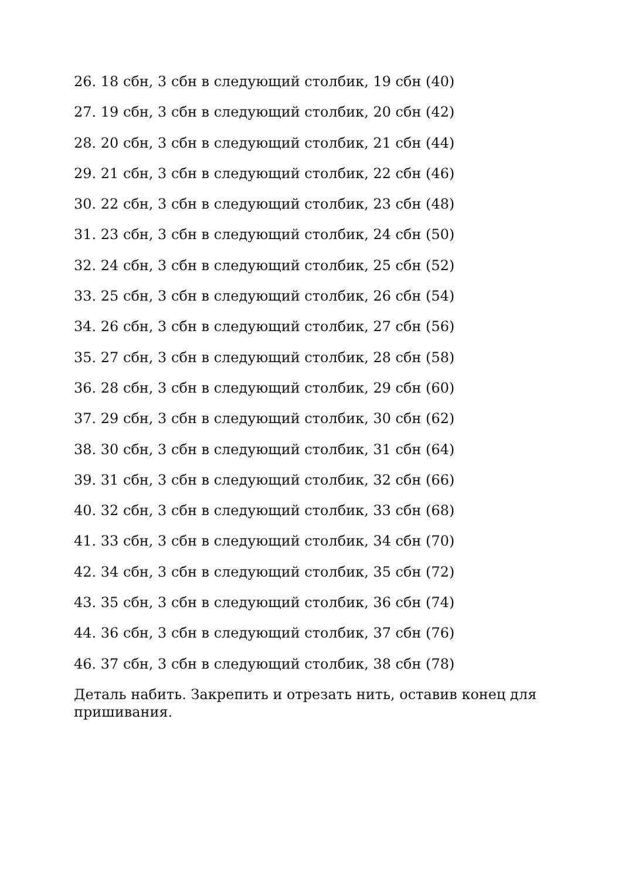26. 18 сбн, 3 сбн в следующий столбик, 19 сбн (40)
27. 19 сбн, 3 сбн в следующий столбик, 20 сбн (42)
28. 20 сбн, 3 сбн в следующий столбик, 21 сбн (44)
29. 21 сбн, 3 сбн в следующий столбик, 22 сбн (46)
30. 22 сбн, 3 сбн в следующий столбик, 23 сбн (48)
31. 23 сбн, 3 сбн в следующий столбик, 24 сбн (50)
32. 24 сбн, 3 сбн в следующий столбик, 25 сбн (52)
33. 25 сбн, 3 сбн в следующий столбик, 26 сбн (54)
34. 26 сбн, 3 сбн в следующий столбик, 27 сбн (56)
35. 27 сбн, 3 сбн в следующий столбик, 28 сбн (58)
36. 28 сбн, 3 сбн в следующий столбик, 29 сбн (60)
37. 29 сбн, 3 сбн в следующий столбик, 30 сбн (62)
38. 30 сбн, 3 сбн в следующий столбик, 31 сбн (64)
39. 31 сбн, 3 сбн в следующий столбик, 32 сбн (66)
40. 32 сбн, 3 сбн в следующий столбик, 33 сбн (68)
41. 33 сбн, 3 сбн в следующий столбик, 34 сбн (70)
42. 34 сбн, 3 сбн в следующий столбик, 35 сбн (72)
43. 35 сбн, 3 сбн в следующий столбик, 36 сбн (74)
44. 36 сбн, 3 сбн в следующий столбик, 37 сбн (76)
46. 37 сбн, 3 сбн в следующий столбик, 38 сбн (78)
Деталь набить. Закрепить и отрезать нить, оставив конец для пришивания.